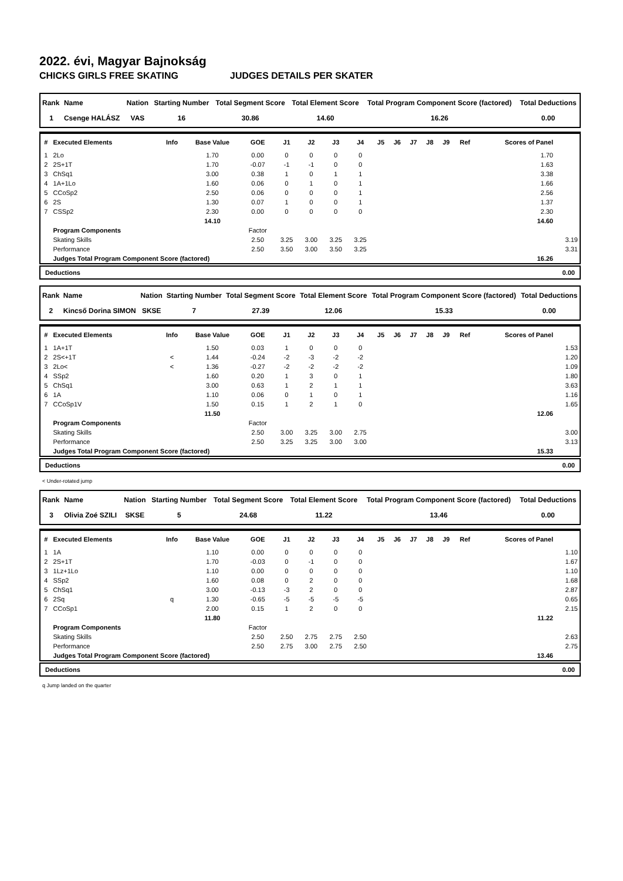2022. évi, Magyar Bajnokság
CHICKS GIRLS FREE SKATING JUDGES DETAILS PER SKATER
| Rank | Name | Nation | Starting Number | Total Segment Score | Total Element Score | Total Program Component Score (factored) | Total Deductions |
| --- | --- | --- | --- | --- | --- | --- | --- |
| 1 | Csenge HALÁSZ | VAS | 16 | 30.86 | 14.60 | 16.26 | 0.00 |
| # | Executed Elements | Info | Base Value | GOE | J1 | J2 | J3 | J4 | J5 | J6 | J7 | J8 | J9 | Ref | Scores of Panel | |
| --- | --- | --- | --- | --- | --- | --- | --- | --- | --- | --- | --- | --- | --- | --- | --- | --- |
| 1 | 2Lo | | 1.70 | 0.00 | 0 | 0 | 0 | 0 | | | | | | | 1.70 | |
| 2 | 2S+1T | | 1.70 | -0.07 | -1 | -1 | 0 | 0 | | | | | | | 1.63 | |
| 3 | ChSq1 | | 3.00 | 0.38 | 1 | 0 | 1 | 1 | | | | | | | 3.38 | |
| 4 | 1A+1Lo | | 1.60 | 0.06 | 0 | 1 | 0 | 1 | | | | | | | 1.66 | |
| 5 | CCoSp2 | | 2.50 | 0.06 | 0 | 0 | 0 | 1 | | | | | | | 2.56 | |
| 6 | 2S | | 1.30 | 0.07 | 1 | 0 | 0 | 1 | | | | | | | 1.37 | |
| 7 | CSSp2 | | 2.30 | 0.00 | 0 | 0 | 0 | 0 | | | | | | | 2.30 | |
| | | | 14.10 | | | | | | | | | | | | 14.60 | |
| | Program Components | | | Factor | | | | | | | | | | | | |
| | Skating Skills | | | 2.50 | 3.25 | 3.00 | 3.25 | 3.25 | | | | | | | | 3.19 |
| | Performance | | | 2.50 | 3.50 | 3.00 | 3.50 | 3.25 | | | | | | | | 3.31 |
| | Judges Total Program Component Score (factored) | | | | | | | | | | | | | | 16.26 | |
Deductions 0.00
| Rank | Name | Nation | Starting Number | Total Segment Score | Total Element Score | Total Program Component Score (factored) | Total Deductions |
| --- | --- | --- | --- | --- | --- | --- | --- |
| 2 | Kincső Dorina SIMON | SKSE | 7 | 27.39 | 12.06 | 15.33 | 0.00 |
| # | Executed Elements | Info | Base Value | GOE | J1 | J2 | J3 | J4 | J5 | J6 | J7 | J8 | J9 | Ref | Scores of Panel | |
| --- | --- | --- | --- | --- | --- | --- | --- | --- | --- | --- | --- | --- | --- | --- | --- | --- |
| 1 | 1A+1T | | 1.50 | 0.03 | 1 | 0 | 0 | 0 | | | | | | | | 1.53 |
| 2 | 2S<+1T | < | 1.44 | -0.24 | -2 | -3 | -2 | -2 | | | | | | | | 1.20 |
| 3 | 2Lo< | < | 1.36 | -0.27 | -2 | -2 | -2 | -2 | | | | | | | | 1.09 |
| 4 | SSp2 | | 1.60 | 0.20 | 1 | 3 | 0 | 1 | | | | | | | | 1.80 |
| 5 | ChSq1 | | 3.00 | 0.63 | 1 | 2 | 1 | 1 | | | | | | | | 3.63 |
| 6 | 1A | | 1.10 | 0.06 | 0 | 1 | 0 | 1 | | | | | | | | 1.16 |
| 7 | CCoSp1V | | 1.50 | 0.15 | 1 | 2 | 1 | 0 | | | | | | | | 1.65 |
| | | | 11.50 | | | | | | | | | | | | 12.06 | |
| | Program Components | | | Factor | | | | | | | | | | | | |
| | Skating Skills | | | 2.50 | 3.00 | 3.25 | 3.00 | 2.75 | | | | | | | | 3.00 |
| | Performance | | | 2.50 | 3.25 | 3.25 | 3.00 | 3.00 | | | | | | | | 3.13 |
| | Judges Total Program Component Score (factored) | | | | | | | | | | | | | | 15.33 | |
Deductions 0.00
< Under-rotated jump
| Rank | Name | Nation | Starting Number | Total Segment Score | Total Element Score | Total Program Component Score (factored) | Total Deductions |
| --- | --- | --- | --- | --- | --- | --- | --- |
| 3 | Olivia Zoé SZILI | SKSE | 5 | 24.68 | 11.22 | 13.46 | 0.00 |
| # | Executed Elements | Info | Base Value | GOE | J1 | J2 | J3 | J4 | J5 | J6 | J7 | J8 | J9 | Ref | Scores of Panel | |
| --- | --- | --- | --- | --- | --- | --- | --- | --- | --- | --- | --- | --- | --- | --- | --- | --- |
| 1 | 1A | | 1.10 | 0.00 | 0 | 0 | 0 | 0 | | | | | | | | 1.10 |
| 2 | 2S+1T | | 1.70 | -0.03 | 0 | -1 | 0 | 0 | | | | | | | | 1.67 |
| 3 | 1Lz+1Lo | | 1.10 | 0.00 | 0 | 0 | 0 | 0 | | | | | | | | 1.10 |
| 4 | SSp2 | | 1.60 | 0.08 | 0 | 2 | 0 | 0 | | | | | | | | 1.68 |
| 5 | ChSq1 | | 3.00 | -0.13 | -3 | 2 | 0 | 0 | | | | | | | | 2.87 |
| 6 | 2Sq | q | 1.30 | -0.65 | -5 | -5 | -5 | -5 | | | | | | | | 0.65 |
| 7 | CCoSp1 | | 2.00 | 0.15 | 1 | 2 | 0 | 0 | | | | | | | | 2.15 |
| | | | 11.80 | | | | | | | | | | | | 11.22 | |
| | Program Components | | | Factor | | | | | | | | | | | | |
| | Skating Skills | | | 2.50 | 2.50 | 2.75 | 2.75 | 2.50 | | | | | | | | 2.63 |
| | Performance | | | 2.50 | 2.75 | 3.00 | 2.75 | 2.50 | | | | | | | | 2.75 |
| | Judges Total Program Component Score (factored) | | | | | | | | | | | | | | 13.46 | |
Deductions 0.00
q Jump landed on the quarter